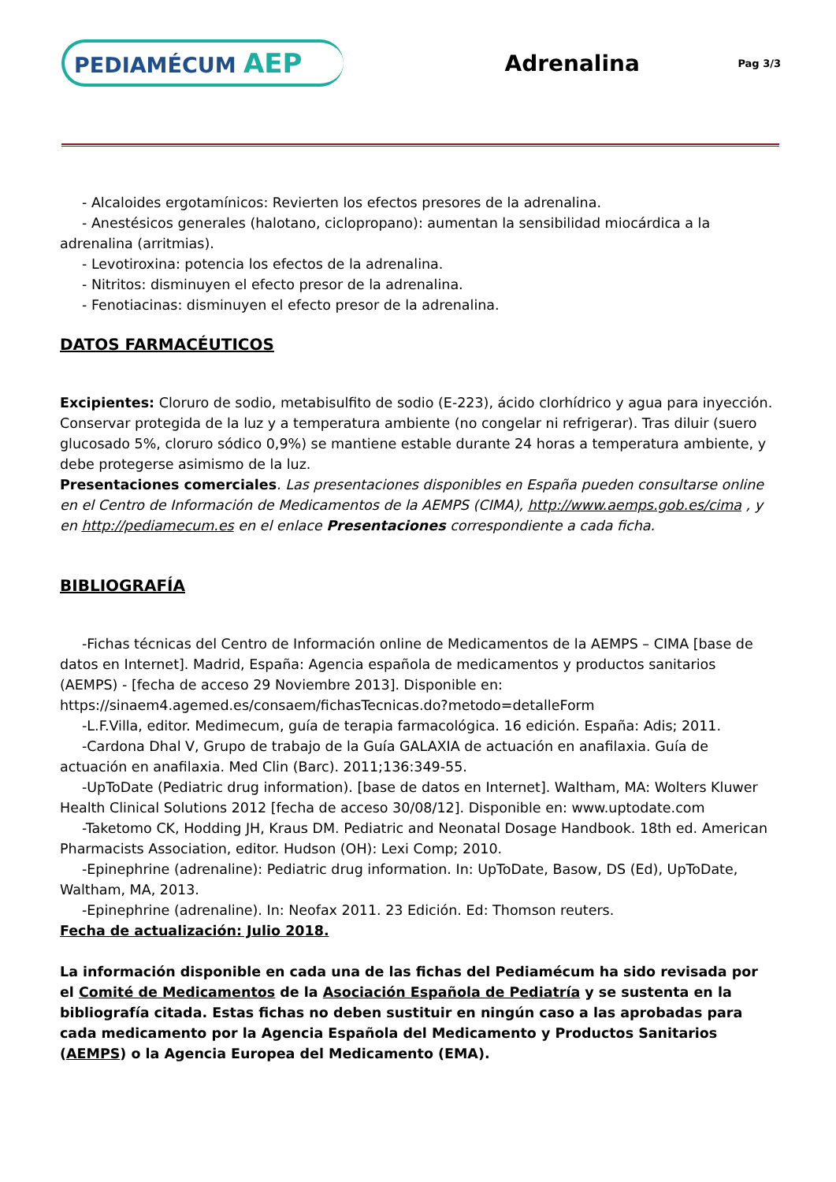PEDIAMÉCUM AEP
Adrenalina
Pag 3/3
- Alcaloides ergotamínicos: Revierten los efectos presores de la adrenalina.
- Anestésicos generales (halotano, ciclopropano): aumentan la sensibilidad miocárdica a la adrenalina (arritmias).
- Levotiroxina: potencia los efectos de la adrenalina.
- Nitritos: disminuyen el efecto presor de la adrenalina.
- Fenotiacinas: disminuyen el efecto presor de la adrenalina.
DATOS FARMACÉUTICOS
Excipientes: Cloruro de sodio, metabisulfito de sodio (E-223), ácido clorhídrico y agua para inyección.
Conservar protegida de la luz y a temperatura ambiente (no congelar ni refrigerar). Tras diluir (suero glucosado 5%, cloruro sódico 0,9%) se mantiene estable durante 24 horas a temperatura ambiente, y debe protegerse asimismo de la luz.
Presentaciones comerciales. Las presentaciones disponibles en España pueden consultarse online en el Centro de Información de Medicamentos de la AEMPS (CIMA), http://www.aemps.gob.es/cima , y en http://pediamecum.es en el enlace Presentaciones correspondiente a cada ficha.
BIBLIOGRAFÍA
-Fichas técnicas del Centro de Información online de Medicamentos de la AEMPS – CIMA [base de datos en Internet]. Madrid, España: Agencia española de medicamentos y productos sanitarios (AEMPS) - [fecha de acceso 29 Noviembre 2013]. Disponible en: https://sinaem4.agemed.es/consaem/fichasTecnicas.do?metodo=detalleForm
-L.F.Villa, editor. Medimecum, guía de terapia farmacológica. 16 edición. España: Adis; 2011.
-Cardona Dhal V, Grupo de trabajo de la Guía GALAXIA de actuación en anafilaxia. Guía de actuación en anafilaxia. Med Clin (Barc). 2011;136:349-55.
-UpToDate (Pediatric drug information). [base de datos en Internet]. Waltham, MA: Wolters Kluwer Health Clinical Solutions 2012 [fecha de acceso 30/08/12]. Disponible en: www.uptodate.com
-Taketomo CK, Hodding JH, Kraus DM. Pediatric and Neonatal Dosage Handbook. 18th ed. American Pharmacists Association, editor. Hudson (OH): Lexi Comp; 2010.
-Epinephrine (adrenaline): Pediatric drug information. In: UpToDate, Basow, DS (Ed), UpToDate, Waltham, MA, 2013.
-Epinephrine (adrenaline). In: Neofax 2011. 23 Edición. Ed: Thomson reuters.
Fecha de actualización: Julio 2018.
La información disponible en cada una de las fichas del Pediamécum ha sido revisada por el Comité de Medicamentos de la Asociación Española de Pediatría y se sustenta en la bibliografía citada. Estas fichas no deben sustituir en ningún caso a las aprobadas para cada medicamento por la Agencia Española del Medicamento y Productos Sanitarios (AEMPS) o la Agencia Europea del Medicamento (EMA).